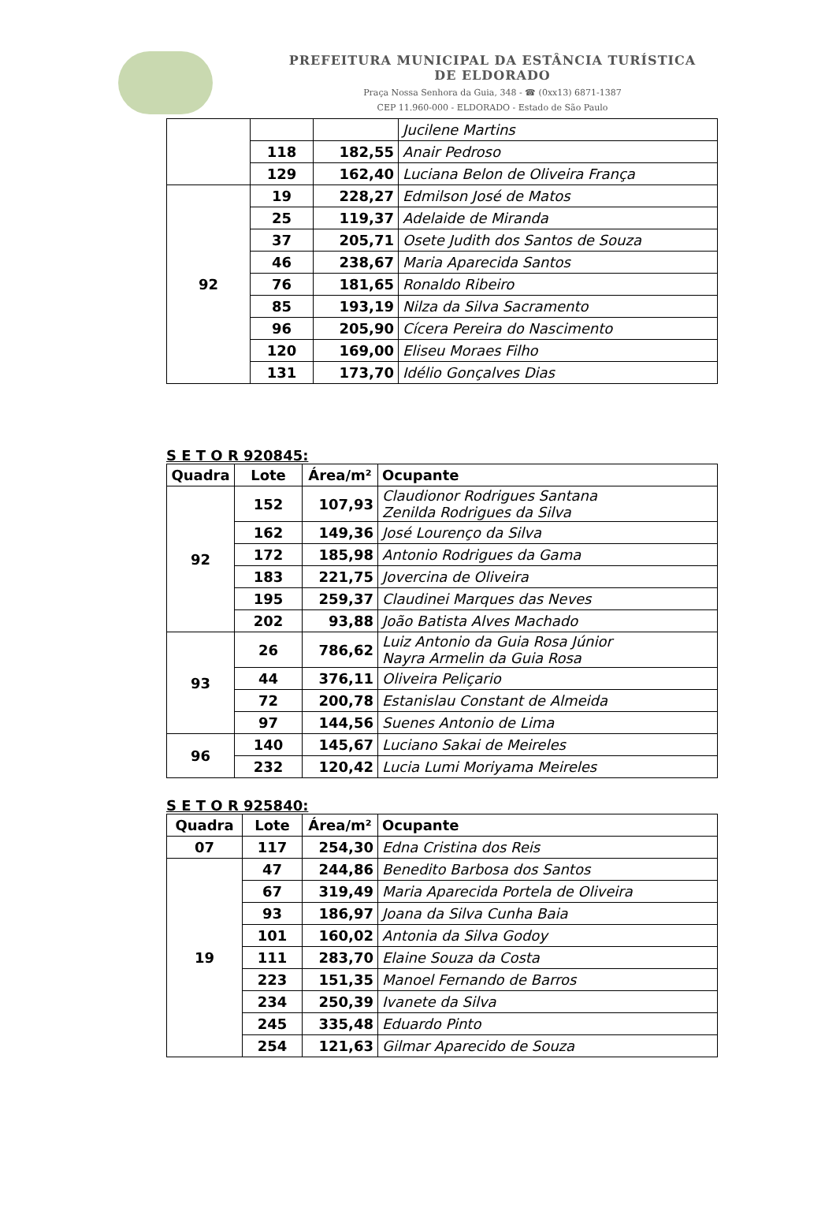PREFEITURA MUNICIPAL DA ESTÂNCIA TURÍSTICA
DE ELDORADO
Praça Nossa Senhora da Guia, 348 - ☎ (0xx13) 6871-1387
CEP 11.960-000 - ELDORADO - Estado de São Paulo
| | | | Jucilene Martins |
| | 118 | 182,55 | Anair Pedroso |
| | 129 | 162,40 | Luciana Belon de Oliveira França |
| 92 | 19 | 228,27 | Edmilson José de Matos |
| | 25 | 119,37 | Adelaide de Miranda |
| | 37 | 205,71 | Osete Judith dos Santos de Souza |
| | 46 | 238,67 | Maria Aparecida Santos |
| | 76 | 181,65 | Ronaldo Ribeiro |
| | 85 | 193,19 | Nilza da Silva Sacramento |
| | 96 | 205,90 | Cícera Pereira do Nascimento |
| | 120 | 169,00 | Eliseu Moraes Filho |
| | 131 | 173,70 | Idélio Gonçalves Dias |
S E T O R 920845:
| Quadra | Lote | Área/m² | Ocupante |
| --- | --- | --- | --- |
| 92 | 152 | 107,93 | Claudionor Rodrigues Santana Zenilda Rodrigues da Silva |
| | 162 | 149,36 | José Lourenço da Silva |
| | 172 | 185,98 | Antonio Rodrigues da Gama |
| | 183 | 221,75 | Jovercina de Oliveira |
| | 195 | 259,37 | Claudinei Marques das Neves |
| | 202 | 93,88 | João Batista Alves Machado |
| 93 | 26 | 786,62 | Luiz Antonio da Guia Rosa Júnior Nayra Armelin da Guia Rosa |
| | 44 | 376,11 | Oliveira Peliçario |
| | 72 | 200,78 | Estanislau Constant de Almeida |
| | 97 | 144,56 | Suenes Antonio de Lima |
| 96 | 140 | 145,67 | Luciano Sakai de Meireles |
| | 232 | 120,42 | Lucia Lumi Moriyama Meireles |
S E T O R 925840:
| Quadra | Lote | Área/m² | Ocupante |
| --- | --- | --- | --- |
| 07 | 117 | 254,30 | Edna Cristina dos Reis |
| 19 | 47 | 244,86 | Benedito Barbosa dos Santos |
| | 67 | 319,49 | Maria Aparecida Portela de Oliveira |
| | 93 | 186,97 | Joana da Silva Cunha Baia |
| | 101 | 160,02 | Antonia da Silva Godoy |
| | 111 | 283,70 | Elaine Souza da Costa |
| | 223 | 151,35 | Manoel Fernando de Barros |
| | 234 | 250,39 | Ivanete da Silva |
| | 245 | 335,48 | Eduardo Pinto |
| | 254 | 121,63 | Gilmar Aparecido de Souza |